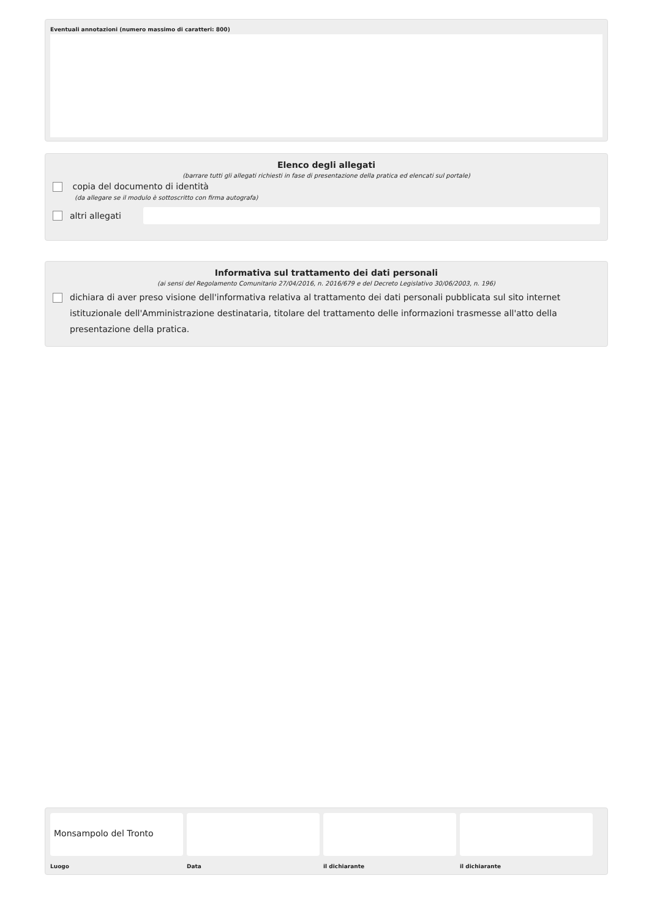Eventuali annotazioni (numero massimo di caratteri: 800)
Elenco degli allegati
(barrare tutti gli allegati richiesti in fase di presentazione della pratica ed elencati sul portale)
copia del documento di identità
(da allegare se il modulo è sottoscritto con firma autografa)
altri allegati
Informativa sul trattamento dei dati personali
(ai sensi del Regolamento Comunitario 27/04/2016, n. 2016/679 e del Decreto Legislativo 30/06/2003, n. 196)
dichiara di aver preso visione dell'informativa relativa al trattamento dei dati personali pubblicata sul sito internet istituzionale dell'Amministrazione destinataria, titolare del trattamento delle informazioni trasmesse all'atto della presentazione della pratica.
Monsampolo del Tronto
Luogo
Data il dichiarante il dichiarante